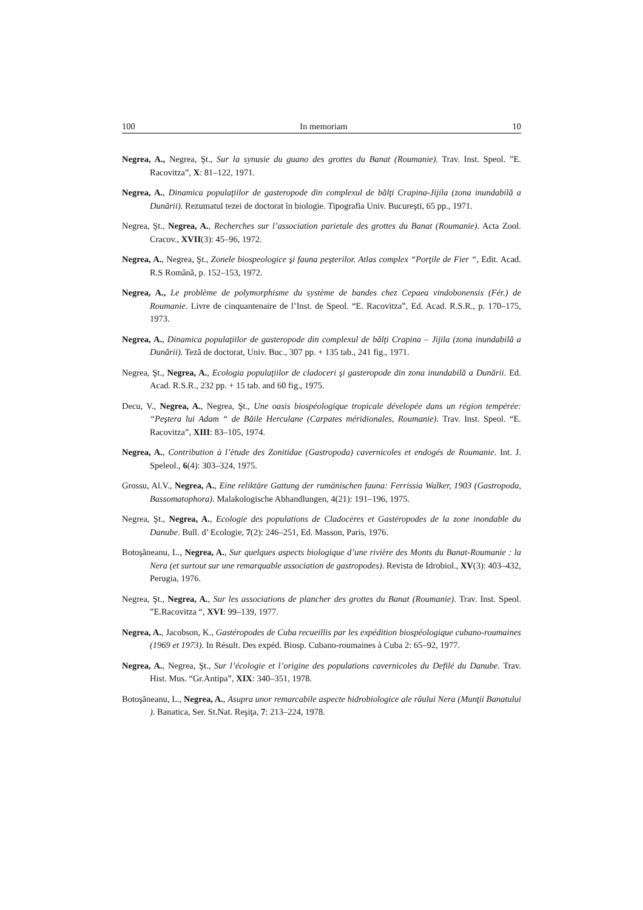100 In memoriam 10
Negrea, A., Negrea, Şt., Sur la synusie du guano des grottes du Banat (Roumanie). Trav. Inst. Speol. ”E. Racovitza”, X: 81–122, 1971.
Negrea, A., Dinamica populaţiilor de gasteropode din complexul de bălţi Crapina-Jijila (zona inundabilă a Dunării). Rezumatul tezei de doctorat în biologie. Tipografia Univ. Bucureşti, 65 pp., 1971.
Negrea, Şt., Negrea, A., Recherches sur l’association parietale des grottes du Banat (Roumanie). Acta Zool. Cracov., XVII(3): 45–96, 1972.
Negrea, A., Negrea, Şt., Zonele biospeologice şi fauna peşterilor. Atlas complex “Porţile de Fier “, Edit. Acad. R.S Română, p. 152–153, 1972.
Negrea, A., Le problème de polymorphisme du système de bandes chez Cepaea vindobonensis (Fér.) de Roumanie. Livre de cinquantenaire de l’Inst. de Speol. “E. Racovitza”, Ed. Acad. R.S.R., p. 170–175, 1973.
Negrea, A., Dinamica populaţiilor de gasteropode din complexul de bălţi Crapina – Jijila (zona inundabilă a Dunării). Teză de doctorat, Univ. Buc., 307 pp. + 135 tab., 241 fig., 1971.
Negrea, Şt., Negrea, A., Ecologia populaţiilor de cladoceri şi gasteropode din zona inundabilă a Dunării. Ed. Acad. R.S.R., 232 pp. + 15 tab. and 60 fig., 1975.
Decu, V., Negrea, A., Negrea, Şt., Une oasis biospéologique tropicale dévelopée dans un région tempérée: “Peştera lui Adam “ de Băile Herculane (Carpates méridionales, Roumanie). Trav. Inst. Speol. “E. Racovitza”, XIII: 83–105, 1974.
Negrea, A., Contribution à l’ètude des Zonitidae (Gastropoda) cavernicoles et endogés de Roumanie. Int. J. Speleol., 6(4): 303–324, 1975.
Grossu, Al.V., Negrea, A., Eine reliktäre Gattung der rumänischen fauna: Ferrissia Walker, 1903 (Gastropoda, Bassomatophora). Malakologische Abhandlungen, 4(21): 191–196, 1975.
Negrea, Şt., Negrea, A., Ecologie des populations de Cladocères et Gastéropodes de la zone inondable du Danube. Bull. d’ Ecologie, 7(2): 246–251, Ed. Masson, Paris, 1976.
Botoşăneanu, L., Negrea, A., Sur quelques aspects biologique d’une rivière des Monts du Banat-Roumanie : la Nera (et surtout sur une remarquable association de gastropodes). Revista de Idrobiol., XV(3): 403–432, Perugia, 1976.
Negrea, Şt., Negrea, A., Sur les associations de plancher des grottes du Banat (Roumanie). Trav. Inst. Speol. ”E.Racovitza “, XVI: 99–139, 1977.
Negrea, A., Jacobson, K., Gastéropodes de Cuba recueillis par les expédition biospéologique cubano-roumaines (1969 et 1973). In Résult. Des expéd. Biosp. Cubano-roumaines à Cuba 2: 65–92, 1977.
Negrea, A., Negrea, Şt., Sur l’écologie et l’origine des populations cavernicoles du Defilé du Danube. Trav. Hist. Mus. “Gr.Antipa”, XIX: 340–351, 1978.
Botoşăneanu, L., Negrea, A., Asupra unor remarcabile aspecte hidrobiologice ale râului Nera (Munţii Banatului ). Banatica, Ser. St.Nat. Reşiţa, 7: 213–224, 1978.